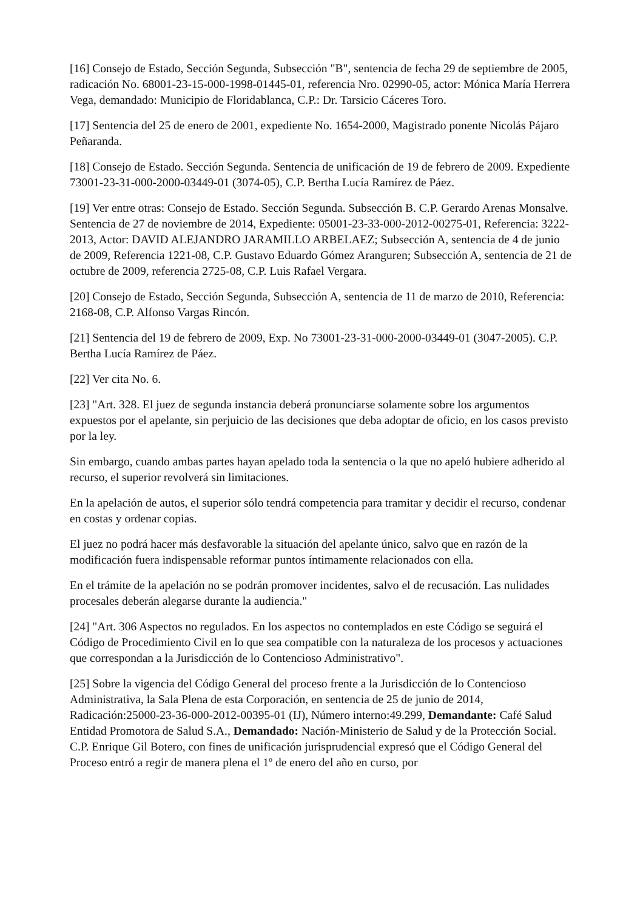[16] Consejo de Estado, Sección Segunda, Subsección "B", sentencia de fecha 29 de septiembre de 2005, radicación No. 68001-23-15-000-1998-01445-01, referencia Nro. 02990-05, actor: Mónica María Herrera Vega, demandado: Municipio de Floridablanca, C.P.: Dr. Tarsicio Cáceres Toro.
[17] Sentencia del 25 de enero de 2001, expediente No. 1654-2000, Magistrado ponente Nicolás Pájaro Peñaranda.
[18] Consejo de Estado. Sección Segunda. Sentencia de unificación de 19 de febrero de 2009. Expediente 73001-23-31-000-2000-03449-01 (3074-05), C.P. Bertha Lucía Ramírez de Páez.
[19] Ver entre otras: Consejo de Estado. Sección Segunda. Subsección B. C.P. Gerardo Arenas Monsalve. Sentencia de 27 de noviembre de 2014, Expediente: 05001-23-33-000-2012-00275-01, Referencia: 3222-2013, Actor: DAVID ALEJANDRO JARAMILLO ARBELAEZ; Subsección A, sentencia de 4 de junio de 2009, Referencia 1221-08, C.P. Gustavo Eduardo Gómez Aranguren; Subsección A, sentencia de 21 de octubre de 2009, referencia 2725-08, C.P. Luis Rafael Vergara.
[20] Consejo de Estado, Sección Segunda, Subsección A, sentencia de 11 de marzo de 2010, Referencia: 2168-08, C.P. Alfonso Vargas Rincón.
[21] Sentencia del 19 de febrero de 2009, Exp. No 73001-23-31-000-2000-03449-01 (3047-2005). C.P. Bertha Lucía Ramírez de Páez.
[22] Ver cita No. 6.
[23] "Art. 328. El juez de segunda instancia deberá pronunciarse solamente sobre los argumentos expuestos por el apelante, sin perjuicio de las decisiones que deba adoptar de oficio, en los casos previsto por la ley.
Sin embargo, cuando ambas partes hayan apelado toda la sentencia o la que no apeló hubiere adherido al recurso, el superior revolverá sin limitaciones.
En la apelación de autos, el superior sólo tendrá competencia para tramitar y decidir el recurso, condenar en costas y ordenar copias.
El juez no podrá hacer más desfavorable la situación del apelante único, salvo que en razón de la modificación fuera indispensable reformar puntos íntimamente relacionados con ella.
En el trámite de la apelación no se podrán promover incidentes, salvo el de recusación. Las nulidades procesales deberán alegarse durante la audiencia."
[24] "Art. 306 Aspectos no regulados. En los aspectos no contemplados en este Código se seguirá el Código de Procedimiento Civil en lo que sea compatible con la naturaleza de los procesos y actuaciones que correspondan a la Jurisdicción de lo Contencioso Administrativo".
[25] Sobre la vigencia del Código General del proceso frente a la Jurisdicción de lo Contencioso Administrativa, la Sala Plena de esta Corporación, en sentencia de 25 de junio de 2014, Radicación:25000-23-36-000-2012-00395-01 (IJ), Número interno:49.299, Demandante: Café Salud Entidad Promotora de Salud S.A., Demandado: Nación-Ministerio de Salud y de la Protección Social. C.P. Enrique Gil Botero, con fines de unificación jurisprudencial expresó que el Código General del Proceso entró a regir de manera plena el 1º de enero del año en curso, por